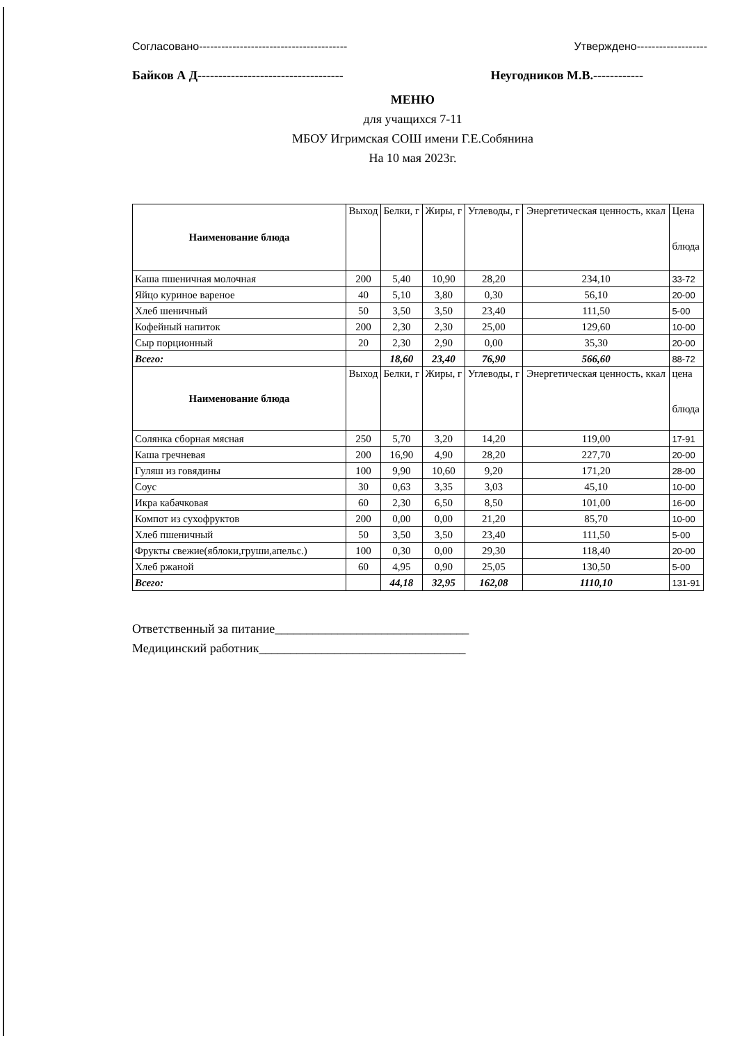Согласовано----------------------------------------
Байков А Д-----------------------------------
Утверждено-------------------
Неугодников М.В.------------
МЕНЮ
для учащихся 7-11
МБОУ Игримская СОШ имени Г.Е.Собянина
На 10 мая 2023г.
| Наименование блюда | Выход | Белки, г | Жиры, г | Углеводы, г | Энергетическая ценность, ккал | Цена блюда |
| --- | --- | --- | --- | --- | --- | --- |
| Каша пшеничная молочная | 200 | 5,40 | 10,90 | 28,20 | 234,10 | 33-72 |
| Яйцо куриное вареное | 40 | 5,10 | 3,80 | 0,30 | 56,10 | 20-00 |
| Хлеб шеничный | 50 | 3,50 | 3,50 | 23,40 | 111,50 | 5-00 |
| Кофейный напиток | 200 | 2,30 | 2,30 | 25,00 | 129,60 | 10-00 |
| Сыр порционный | 20 | 2,30 | 2,90 | 0,00 | 35,30 | 20-00 |
| Всего: | | 18,60 | 23,40 | 76,90 | 566,60 | 88-72 |
| Наименование блюда | Выход | Белки, г | Жиры, г | Углеводы, г | Энергетическая ценность, ккал | цена блюда |
| Солянка сборная мясная | 250 | 5,70 | 3,20 | 14,20 | 119,00 | 17-91 |
| Каша гречневая | 200 | 16,90 | 4,90 | 28,20 | 227,70 | 20-00 |
| Гуляш из говядины | 100 | 9,90 | 10,60 | 9,20 | 171,20 | 28-00 |
| Соус | 30 | 0,63 | 3,35 | 3,03 | 45,10 | 10-00 |
| Икра кабачковая | 60 | 2,30 | 6,50 | 8,50 | 101,00 | 16-00 |
| Компот из сухофруктов | 200 | 0,00 | 0,00 | 21,20 | 85,70 | 10-00 |
| Хлеб пшеничный | 50 | 3,50 | 3,50 | 23,40 | 111,50 | 5-00 |
| Фрукты свежие(яблоки,груши,апельс.) | 100 | 0,30 | 0,00 | 29,30 | 118,40 | 20-00 |
| Хлеб ржаной | 60 | 4,95 | 0,90 | 25,05 | 130,50 | 5-00 |
| Всего: | | 44,18 | 32,95 | 162,08 | 1110,10 | 131-91 |
Ответственный за питание_______________________________
Медицинский работник_________________________________